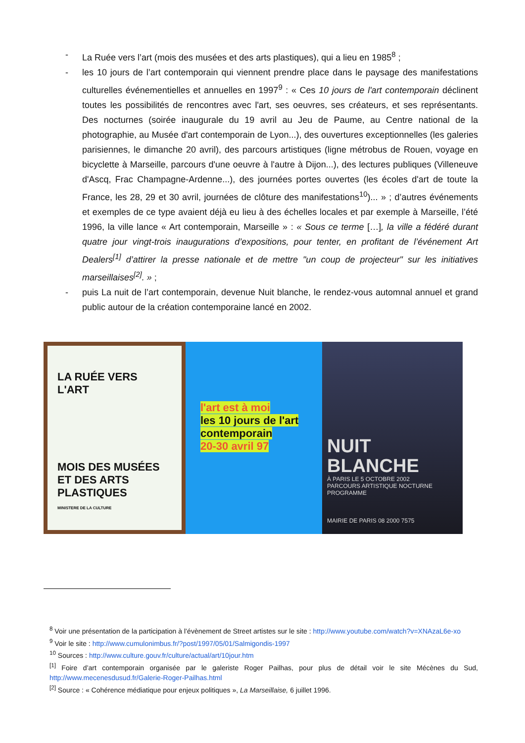- La Ruée vers l’art (mois des musées et des arts plastiques), qui a lieu en 1985<sup>8</sup> ;
- les 10 jours de l’art contemporain qui viennent prendre place dans le paysage des manifestations culturelles événementielles et annuelles en 1997<sup>9</sup> : « Ces 10 jours de l'art contemporain déclinent toutes les possibilités de rencontres avec l'art, ses oeuvres, ses créateurs, et ses représentants. Des nocturnes (soirée inaugurale du 19 avril au Jeu de Paume, au Centre national de la photographie, au Musée d'art contemporain de Lyon...), des ouvertures exceptionnelles (les galeries parisiennes, le dimanche 20 avril), des parcours artistiques (ligne métrobus de Rouen, voyage en bicyclette à Marseille, parcours d'une oeuvre à l'autre à Dijon...), des lectures publiques (Villeneuve d'Ascq, Frac Champagne-Ardenne...), des journées portes ouvertes (les écoles d'art de toute la France, les 28, 29 et 30 avril, journées de clôture des manifestations<sup>10</sup>)... » ; d’autres événements et exemples de ce type avaient déjà eu lieu à des échelles locales et par exemple à Marseille, l’été 1996, la ville lance « Art contemporain, Marseille » : « Sous ce terme […], la ville a fédéré durant quatre jour vingt-trois inaugurations d’expositions, pour tenter, en profitant de l’événement Art Dealers<sup>[1]</sup> d’attirer la presse nationale et de mettre "un coup de projecteur" sur les initiatives marseillaises<sup>[2]</sup>. » ;
- puis La nuit de l’art contemporain, devenue Nuit blanche, le rendez-vous automnal annuel et grand public autour de la création contemporaine lancé en 2002.
LA RUÉE VERS L'ART
MOIS DES MUSÉES ET DES ARTS PLASTIQUES
MINISTERE DE LA CULTURE
l'art est à moi
les 10 jours de l'art contemporain
20-30 avril 97
NUIT BLANCHE
À PARIS LE 5 OCTOBRE 2002
PARCOURS ARTISTIQUE NOCTURNE
PROGRAMME
MAIRIE DE PARIS 08 2000 7575
<sup>8</sup> Voir une présentation de la participation à l’évènement de Street artistes sur le site : http://www.youtube.com/watch?v=XNAzaL6e-xo
<sup>9</sup> Voir le site : http://www.cumulonimbus.fr/?post/1997/05/01/Salmigondis-1997
<sup>10</sup> Sources : http://www.culture.gouv.fr/culture/actual/art/10jour.htm
<sup>[1]</sup> Foire d’art contemporain organisée par le galeriste Roger Pailhas, pour plus de détail voir le site Mécènes du Sud, http://www.mecenesdusud.fr/Galerie-Roger-Pailhas.html
<sup>[2]</sup> Source : « Cohérence médiatique pour enjeux politiques », La Marseillaise, 6 juillet 1996.